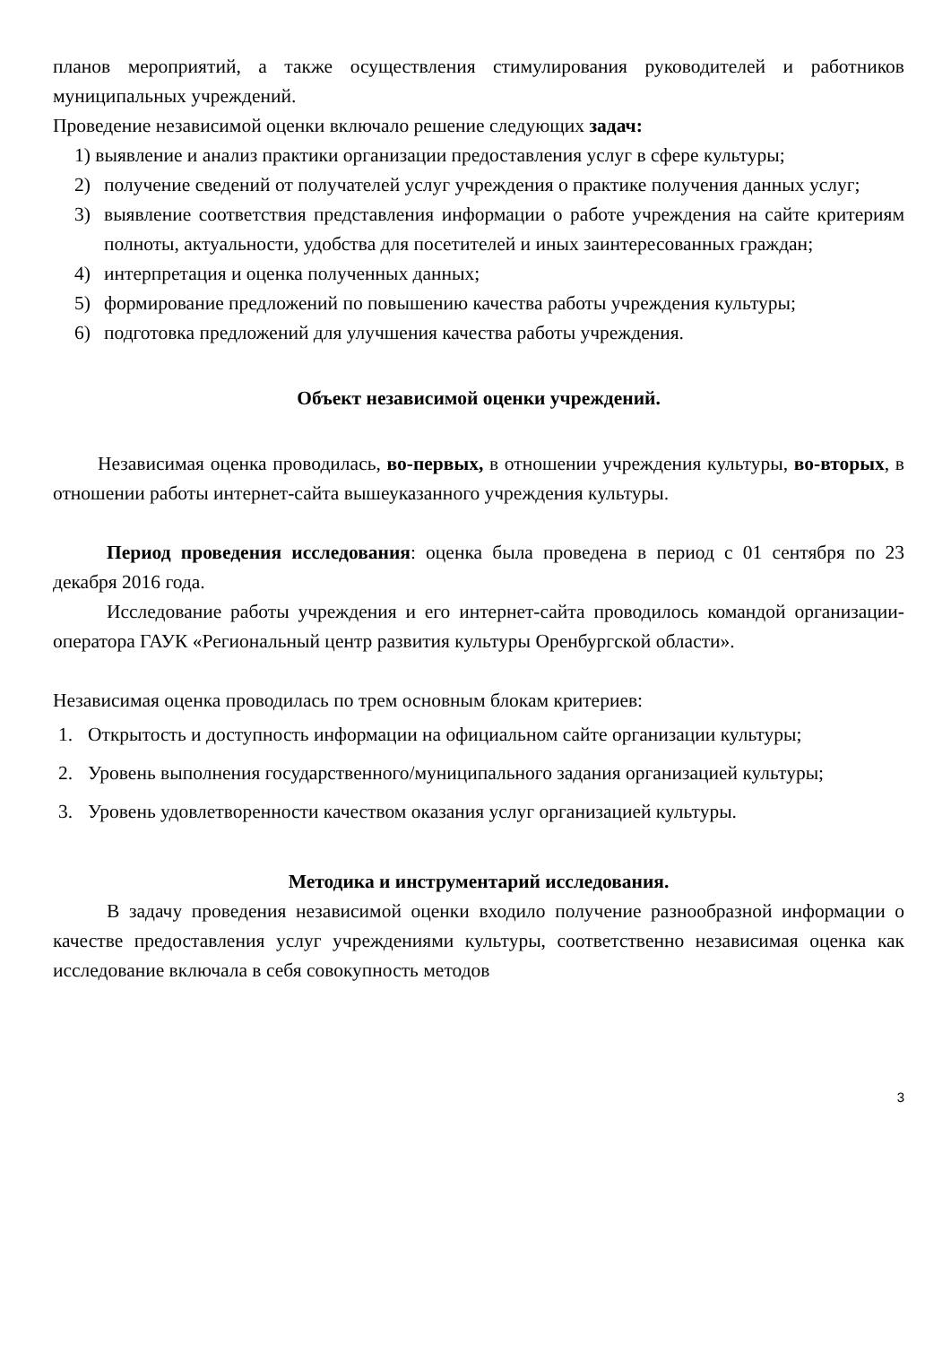планов мероприятий, а также осуществления стимулирования руководителей и работников муниципальных учреждений.
Проведение независимой оценки включало решение следующих задач:
1) выявление и анализ практики организации предоставления услуг в сфере культуры;
2) получение сведений от получателей услуг учреждения о практике получения данных услуг;
3) выявление соответствия представления информации о работе учреждения на сайте критериям полноты, актуальности, удобства для посетителей и иных заинтересованных граждан;
4) интерпретация и оценка полученных данных;
5) формирование предложений по повышению качества работы учреждения культуры;
6) подготовка предложений для улучшения качества работы учреждения.
Объект независимой оценки учреждений.
Независимая оценка проводилась, во-первых, в отношении учреждения культуры, во-вторых, в отношении работы интернет-сайта вышеуказанного учреждения культуры.
Период проведения исследования: оценка была проведена в период с 01 сентября по 23 декабря 2016 года.
Исследование работы учреждения и его интернет-сайта проводилось командой организации-оператора ГАУК «Региональный центр развития культуры Оренбургской области».
Независимая оценка проводилась по трем основным блокам критериев:
1. Открытость и доступность информации на официальном сайте организации культуры;
2. Уровень выполнения государственного/муниципального задания организацией культуры;
3. Уровень удовлетворенности качеством оказания услуг организацией культуры.
Методика и инструментарий исследования.
В задачу проведения независимой оценки входило получение разнообразной информации о качестве предоставления услуг учреждениями культуры, соответственно независимая оценка как исследование включала в себя совокупность методов
3